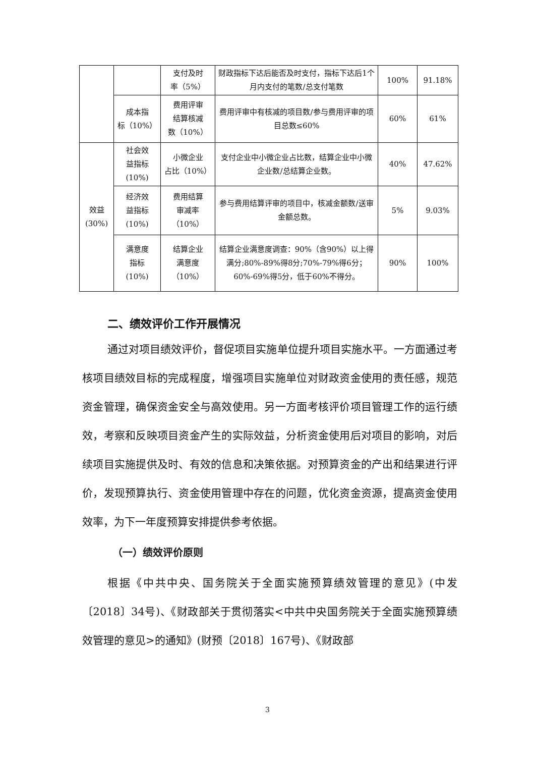| | | 支付及时 率（5%） | 财政指标下达后能否及时支付，指标下达后1个月内支付的笔数/总支付笔数 | 100% | 91.18% |
| | 成本指 标（10%） | 费用评审 结算核减 数（10%） | 费用评审中有核减的项目数/参与费用评审的项目总数≤60% | 60% | 61% |
| 效益 (30%) | 社会效 益指标 (10%) | 小微企业 占比（10%） | 支付企业中小微企业占比数，结算企业中小微企业数/总结算企业数。 | 40% | 47.62% |
| | 经济效 益指标 (10%) | 费用结算 审减率 （10%） | 参与费用结算评审的项目中，核减金额数/送审金额总数。 | 5% | 9.03% |
| | 满意度 指标 (10%) | 结算企业 满意度 （10%） | 结算企业满意度调查：90%（含90%）以上得满分;80%-89%得8分;70%-79%得6分；60%-69%得5分，低于60%不得分。 | 90% | 100% |
二、绩效评价工作开展情况
通过对项目绩效评价，督促项目实施单位提升项目实施水平。一方面通过考核项目绩效目标的完成程度，增强项目实施单位对财政资金使用的责任感，规范资金管理，确保资金安全与高效使用。另一方面考核评价项目管理工作的运行绩效，考察和反映项目资金产生的实际效益，分析资金使用后对项目的影响，对后续项目实施提供及时、有效的信息和决策依据。对预算资金的产出和结果进行评价，发现预算执行、资金使用管理中存在的问题，优化资金资源，提高资金使用效率，为下一年度预算安排提供参考依据。
（一）绩效评价原则
根据《中共中央、国务院关于全面实施预算绩效管理的意见》(中发〔2018〕34号)、《财政部关于贯彻落实<中共中央国务院关于全面实施预算绩效管理的意见>的通知》(财预〔2018〕167号)、《财政部
3